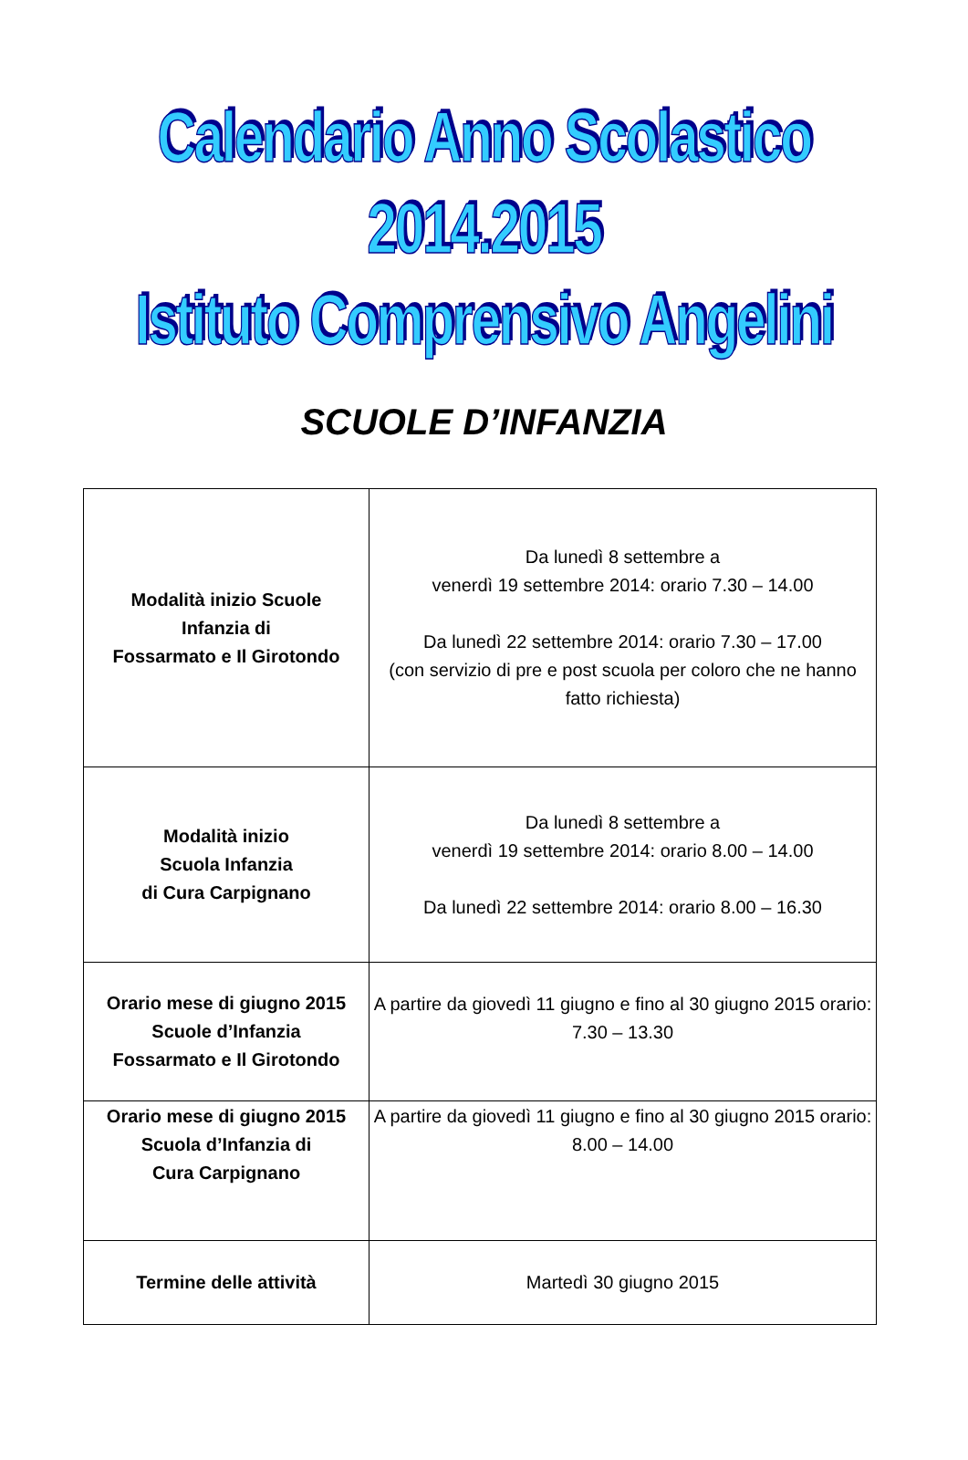Calendario Anno Scolastico 2014.2015
Istituto Comprensivo Angelini
SCUOLE D’INFANZIA
| Modalità inizio Scuole Infanzia di Fossarmato e Il Girotondo | Da lunedì 8 settembre a venerdì 19 settembre 2014: orario 7.30 – 14.00 Da lunedì 22 settembre 2014: orario 7.30 – 17.00 (con servizio di pre e post scuola per coloro che ne hanno fatto richiesta) |
| Modalità inizio Scuola Infanzia di Cura Carpignano | Da lunedì 8 settembre a venerdì 19 settembre 2014: orario 8.00 – 14.00 Da lunedì 22 settembre 2014: orario 8.00 – 16.30 |
| Orario mese di giugno 2015 Scuole d’Infanzia Fossarmato e Il Girotondo | A partire da giovedì 11 giugno e fino al 30 giugno 2015 orario: 7.30 – 13.30 |
| Orario mese di giugno 2015 Scuola d’Infanzia di Cura Carpignano | A partire da giovedì 11 giugno e fino al 30 giugno 2015 orario: 8.00 – 14.00 |
| Termine delle attività | Martedì 30 giugno 2015 |